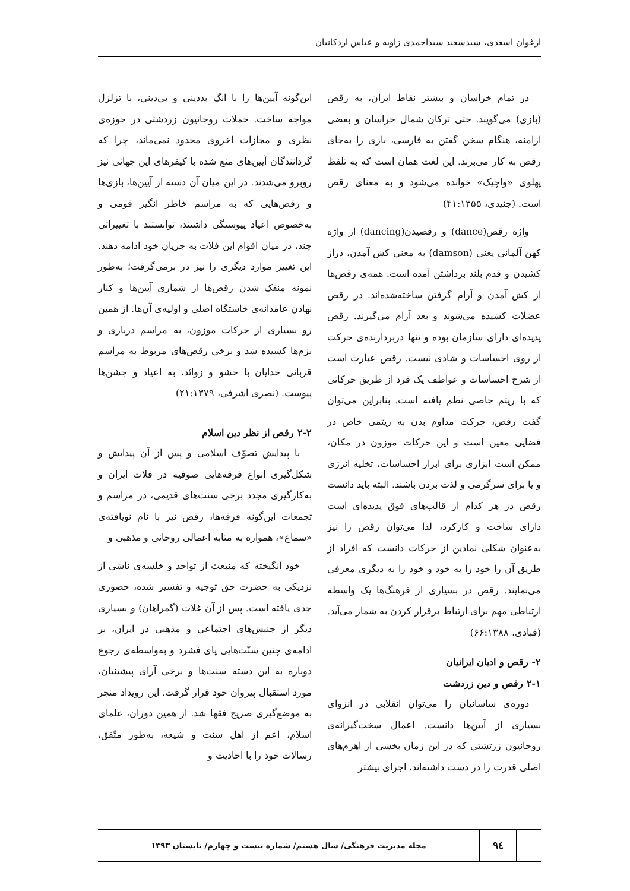ارغوان اسعدی، سیدسعید سیداحمدی زاویه و عباس اردکانیان
در تمام خراسان و بیشتر نقاط ایران، به رقص (بازی) می‌گویند. حتی ترکان شمال خراسان و بعضی ارامنه، هنگام سخن گفتن به فارسی، بازی را به‌جای رقص به کار می‌برند. این لغت همان است که به تلفظ پهلوی «واچیک» خوانده می‌شود و به معنای رقص است. (جنیدی، ۴۱:۱۳۵۵)
واژه رقص(dance) و رقصیدن(dancing) از واژه کهن آلمانی یعنی (damson) به معنی کش آمدن، دراز کشیدن و قدم بلند برداشتن آمده است. همه‌ی رقص‌ها از کش آمدن و آرام گرفتن ساخته‌شده‌اند. در رقص عضلات کشیده می‌شوند و بعد آرام می‌گیرند. رقص پدیده‌ای دارای سازمان بوده و تنها دربردارنده‌ی حرکت از روی احساسات و شادی نیست. رقص عبارت است از شرح احساسات و عواطف یک فرد از طریق حرکاتی که با ریتم خاصی نظم یافته است. بنابراین می‌توان گفت رقص، حرکت مداوم بدن به ریتمی خاص در فضایی معین است و این حرکات موزون در مکان، ممکن است ابزاری برای ابراز احساسات، تخلیه انرژی و یا برای سرگرمی و لذت بردن باشند. البته باید دانست رقص در هر کدام از قالب‌های فوق پدیده‌ای است دارای ساخت و کارکرد، لذا می‌توان رقص را نیز به‌عنوان شکلی نمادین از حرکات دانست که افراد از طریق آن را خود را به خود و خود را به دیگری معرفی می‌نمایند. رقص در بسیاری از فرهنگ‌ها یک واسطه ارتباطی مهم برای ارتباط برقرار کردن به شمار می‌آید. (قبادی، ۶۶:۱۳۸۸)
۲- رقص و ادیان ایرانیان
۲-۱ رقص و دین زردشت
دوره‌ی ساسانیان را می‌توان انقلابی در انزوای بسیاری از آیین‌ها دانست. اعمال سخت‌گیرانه‌ی روحانیون زرتشتی که در این زمان بخشی از اهرم‌های اصلی قدرت را در دست داشته‌اند، اجرای بیشتر
این‌گونه آیین‌ها را با انگ بددینی و بی‌دینی، با تزلزل مواجه ساخت. حملات روحانیون زردشتی در حوزه‌ی نظری و مجازات اخروی محدود نمی‌ماند، چرا که گردانندگان آیین‌های منع شده با کیفرهای این جهانی نیز روبرو می‌شدند. در این میان آن دسته از آیین‌ها، بازی‌ها و رقص‌هایی که به مراسم خاطر انگیز قومی و به‌خصوص اعیاد پیوستگی داشتند، توانستند با تغییراتی چند، در میان اقوام این فلات به جریان خود ادامه دهند. این تغییر موارد دیگری را نیز در برمی‌گرفت؛ به‌طور نمونه منفک شدن رقص‌ها از شماری آیین‌ها و کنار نهادن عامدانه‌ی خاستگاه اصلی و اولیه‌ی آن‌ها. از همین رو بسیاری از حرکات موزون، به مراسم درباری و بزم‌ها کشیده شد و برخی رقص‌های مربوط به مراسم قربانی خدایان با حشو و زوائد، به اعیاد و جشن‌ها پیوست. (نصری اشرفی، ۲۱:۱۳۷۹)
۲-۲ رقص از نظر دین اسلام
با پیدایش تصوّف اسلامی و پس از آن پیدایش و شکل‌گیری انواع فرقه‌هایی صوفیه در فلات ایران و به‌کارگیری مجدد برخی سنت‌های قدیمی، در مراسم و تجمعات این‌گونه فرقه‌ها، رقص نیز با نام نویافته‌ی «سماع»، همواره به مثابه اعمالی روحانی و مذهبی و
خود انگیخته که منبعث از تواجد و خلسه‌ی ناشی از نزدیکی به حضرت حق توجیه و تفسیر شده، حضوری جدی یافته است. پس از آن غلات (گمراهان) و بسیاری دیگر از جنبش‌های اجتماعی و مذهبی در ایران، بر ادامه‌ی چنین سنّت‌هایی پای فشرد و به‌واسطه‌ی رجوع دوباره به این دسته سنت‌ها و برخی آرای پیشینیان، مورد استقبال پیروان خود قرار گرفت. این رویداد منجر به موضع‌گیری صریح فقها شد. از همین دوران، علمای اسلام، اعم از اهل سنت و شیعه، به‌طور متّفق، رسالات خود را با احادیث و
۹٤
مجله مدیریت فرهنگی/ سال هشتم/ شماره بیست و چهارم/ تابستان ۱۳۹۳